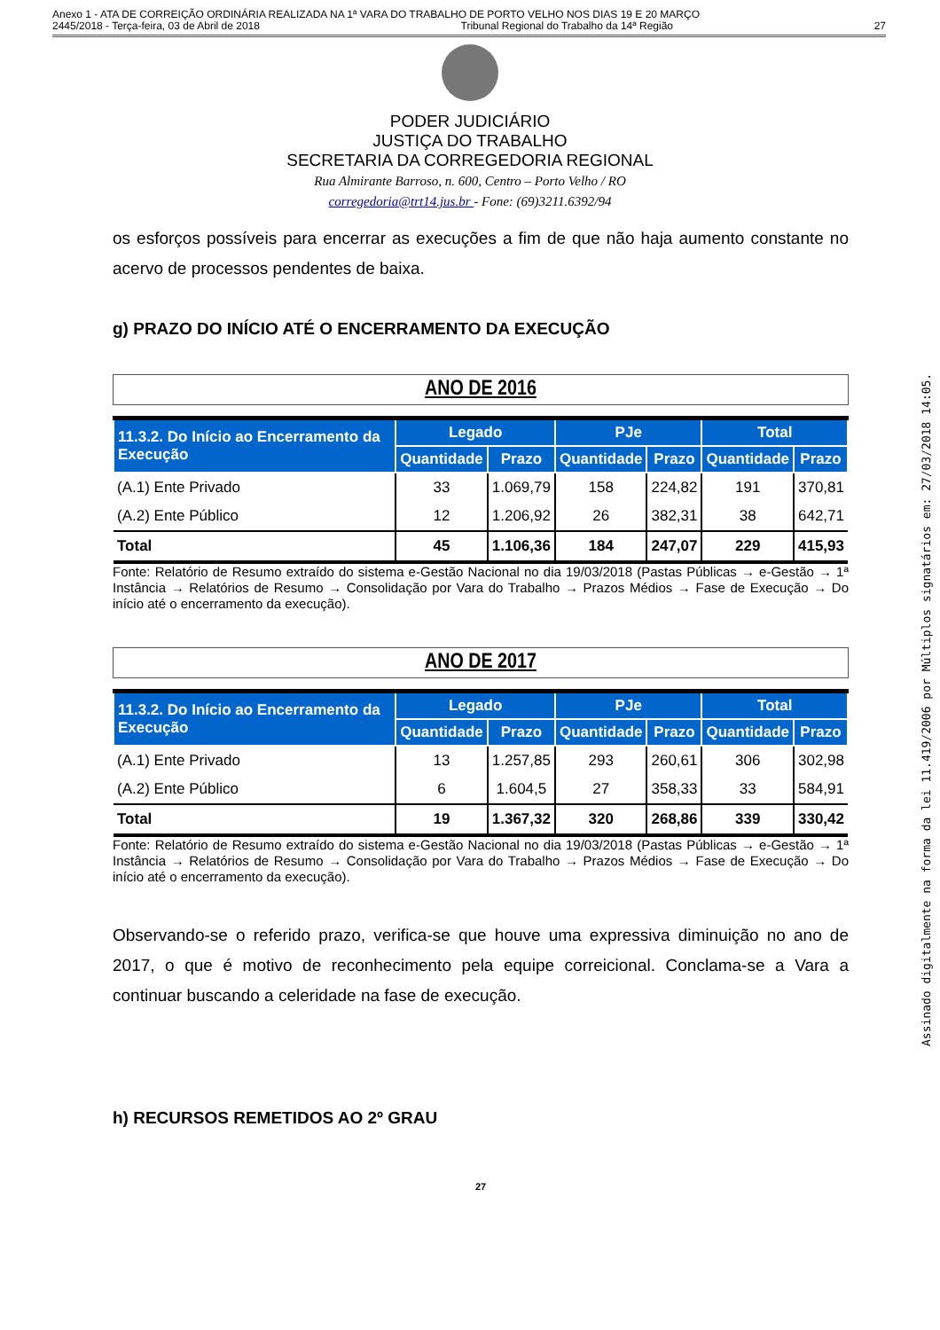Anexo 1 - ATA DE CORREIÇÃO ORDINÁRIA REALIZADA NA 1ª VARA DO TRABALHO DE PORTO VELHO NOS DIAS 19 E 20 MARÇO
2445/2018 - Terça-feira, 03 de Abril de 2018 Tribunal Regional do Trabalho da 14ª Região 27
PODER JUDICIÁRIO
JUSTIÇA DO TRABALHO
SECRETARIA DA CORREGEDORIA REGIONAL
Rua Almirante Barroso, n. 600, Centro – Porto Velho / RO
corregedoria@trt14.jus.br - Fone: (69)3211.6392/94
os esforços possíveis para encerrar as execuções a fim de que não haja aumento constante no acervo de processos pendentes de baixa.
g) PRAZO DO INÍCIO ATÉ O ENCERRAMENTO DA EXECUÇÃO
ANO DE 2016
| 11.3.2. Do Início ao Encerramento da Execução | Legado | | PJe | | Total | |
| --- | --- | --- | --- | --- | --- | --- |
| | Quantidade | Prazo | Quantidade | Prazo | Quantidade | Prazo |
| (A.1) Ente Privado | 33 | 1.069,79 | 158 | 224,82 | 191 | 370,81 |
| (A.2) Ente Público | 12 | 1.206,92 | 26 | 382,31 | 38 | 642,71 |
| Total | 45 | 1.106,36 | 184 | 247,07 | 229 | 415,93 |
Fonte: Relatório de Resumo extraído do sistema e-Gestão Nacional no dia 19/03/2018 (Pastas Públicas → e-Gestão → 1ª Instância → Relatórios de Resumo → Consolidação por Vara do Trabalho → Prazos Médios → Fase de Execução → Do início até o encerramento da execução).
ANO DE 2017
| 11.3.2. Do Início ao Encerramento da Execução | Legado | | PJe | | Total | |
| --- | --- | --- | --- | --- | --- | --- |
| | Quantidade | Prazo | Quantidade | Prazo | Quantidade | Prazo |
| (A.1) Ente Privado | 13 | 1.257,85 | 293 | 260,61 | 306 | 302,98 |
| (A.2) Ente Público | 6 | 1.604,5 | 27 | 358,33 | 33 | 584,91 |
| Total | 19 | 1.367,32 | 320 | 268,86 | 339 | 330,42 |
Fonte: Relatório de Resumo extraído do sistema e-Gestão Nacional no dia 19/03/2018 (Pastas Públicas → e-Gestão → 1ª Instância → Relatórios de Resumo → Consolidação por Vara do Trabalho → Prazos Médios → Fase de Execução → Do início até o encerramento da execução).
Observando-se o referido prazo, verifica-se que houve uma expressiva diminuição no ano de 2017, o que é motivo de reconhecimento pela equipe correicional. Conclama-se a Vara a continuar buscando a celeridade na fase de execução.
h) RECURSOS REMETIDOS AO 2º GRAU
27
Assinado digitalmente na forma da lei 11.419/2006 por Múltiplos signatários em: 27/03/2018 14:05.